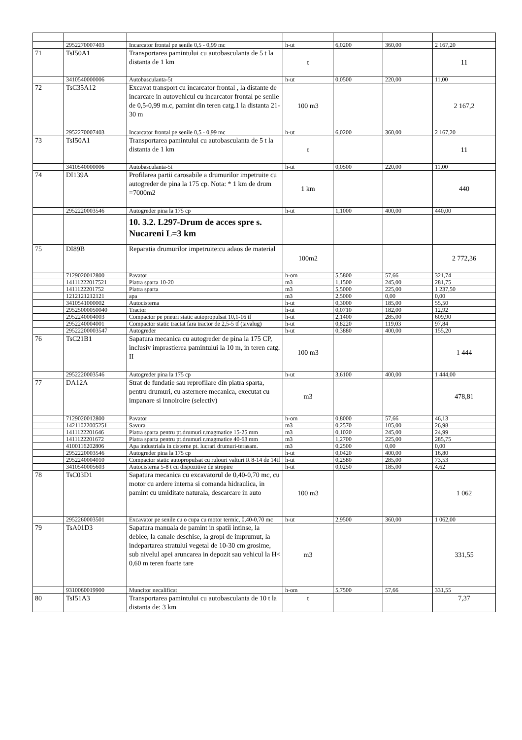| | 2952270007403 | Incarcator frontal pe senile 0,5 - 0,99 mc | h-ut | 6,0200 | 360,00 | 2 167,20 |
| 71 | TsI50A1 | Transportarea pamintului cu autobasculanta de 5 t la distanta de 1 km | t | | | 11 |
| | 3410540000006 | Autobasculanta-5t | h-ut | 0,0500 | 220,00 | 11,00 |
| 72 | TsC35A12 | Excavat transport cu incarcator frontal , la distante de incarcare in autovehicul cu incarcator frontal pe senile de 0,5-0,99 m.c, pamint din teren catg.1 la distanta 21-30 m | 100 m3 | | | 2 167,2 |
| | 2952270007403 | Incarcator frontal pe senile 0,5 - 0,99 mc | h-ut | 6,0200 | 360,00 | 2 167,20 |
| 73 | TsI50A1 | Transportarea pamintului cu autobasculanta de 5 t la distanta de 1 km | t | | | 11 |
| | 3410540000006 | Autobasculanta-5t | h-ut | 0,0500 | 220,00 | 11,00 |
| 74 | DI139A | Profilarea partii carosabile a drumurilor impetruite cu autogreder de pina la 175 cp. Nota: * 1 km de drum =7000m2 | 1 km | | | 440 |
| | 2952220003546 | Autogreder pina la 175 cp | h-ut | 1,1000 | 400,00 | 440,00 |
| | | 10. 3.2. L297-Drum de acces spre s. Nucareni L=3 km | | | | |
| 75 | DI89B | Reparatia drumurilor impetruite:cu adaos de material | 100m2 | | | 2 772,36 |
| | 7129020012800 | Pavator | h-om | 5,5800 | 57,66 | 321,74 |
| | 14111222017521 | Piatra sparta 10-20 | m3 | 1,1500 | 245,00 | 281,75 |
| | 1411122201752 | Piatra sparta | m3 | 5,5000 | 225,00 | 1 237,50 |
| | 1212121212121 | apa | m3 | 2,5000 | 0,00 | 0,00 |
| | 3410541000002 | Autocisterna | h-ut | 0,3000 | 185,00 | 55,50 |
| | 29525000050040 | Tractor | h-ut | 0,0710 | 182,00 | 12,92 |
| | 2952240004003 | Compactor pe pneuri static autopropulsat 10,1-16 tf | h-ut | 2,1400 | 285,00 | 609,90 |
| | 2952240004001 | Compactor static tractat fara tractor de 2,5-5 tf (tavalug) | h-ut | 0,8220 | 119,03 | 97,84 |
| | 29522200003547 | Autogreder | h-ut | 0,3880 | 400,00 | 155,20 |
| 76 | TsC21B1 | Sapatura mecanica cu autogreder de pina la 175 CP, inclusiv imprastierea pamintului la 10 m, in teren catg. II | 100 m3 | | | 1 444 |
| | 2952220003546 | Autogreder pina la 175 cp | h-ut | 3,6100 | 400,00 | 1 444,00 |
| 77 | DA12A | Strat de fundatie sau reprofilare din piatra sparta, pentru drumuri, cu asternere mecanica, executat cu impanare si innoiroire (selectiv) | m3 | | | 478,81 |
| | 7129020012800 | Pavator | h-om | 0,8000 | 57,66 | 46,13 |
| | 14211022005251 | Savura | m3 | 0,2570 | 105,00 | 26,98 |
| | 1411122201646 | Piatra sparta pentru pt.drumuri r.magmatice 15-25 mm | m3 | 0,1020 | 245,00 | 24,99 |
| | 1411122201672 | Piatra sparta pentru pt.drumuri r.magmatice 40-63 mm | m3 | 1,2700 | 225,00 | 285,75 |
| | 4100116202806 | Apa industriala in cisterne pt. lucrari drumuri-terasam. | m3 | 0,2500 | 0,00 | 0,00 |
| | 2952220003546 | Autogreder pina la 175 cp | h-ut | 0,0420 | 400,00 | 16,80 |
| | 2952240004010 | Compactor static autopropulsat cu rulouri valturi R 8-14 de 14tf | h-ut | 0,2580 | 285,00 | 73,53 |
| | 3410540005603 | Autocisterna 5-8 t cu dispozitive de stropire | h-ut | 0,0250 | 185,00 | 4,62 |
| 78 | TsC03D1 | Sapatura mecanica cu excavatorul de 0,40-0,70 mc, cu motor cu ardere interna si comanda hidraulica, in pamint cu umiditate naturala, descarcare in auto | 100 m3 | | | 1 062 |
| | 2952260003501 | Excavator pe senile cu o cupa cu motor termic, 0,40-0,70 mc | h-ut | 2,9500 | 360,00 | 1 062,00 |
| 79 | TsA01D3 | Sapatura manuala de pamint in spatii intinse, la deblee, la canale deschise, la gropi de imprumut, la indepartarea stratului vegetal de 10-30 cm grosime, sub nivelul apei aruncarea in depozit sau vehicul la H< 0,60 m teren foarte tare | m3 | | | 331,55 |
| | 9310060019900 | Muncitor necalificat | h-om | 5,7500 | 57,66 | 331,55 |
| 80 | TsI51A3 | Transportarea pamintului cu autobasculanta de 10 t la distanta de: 3 km | t | | | 7,37 |